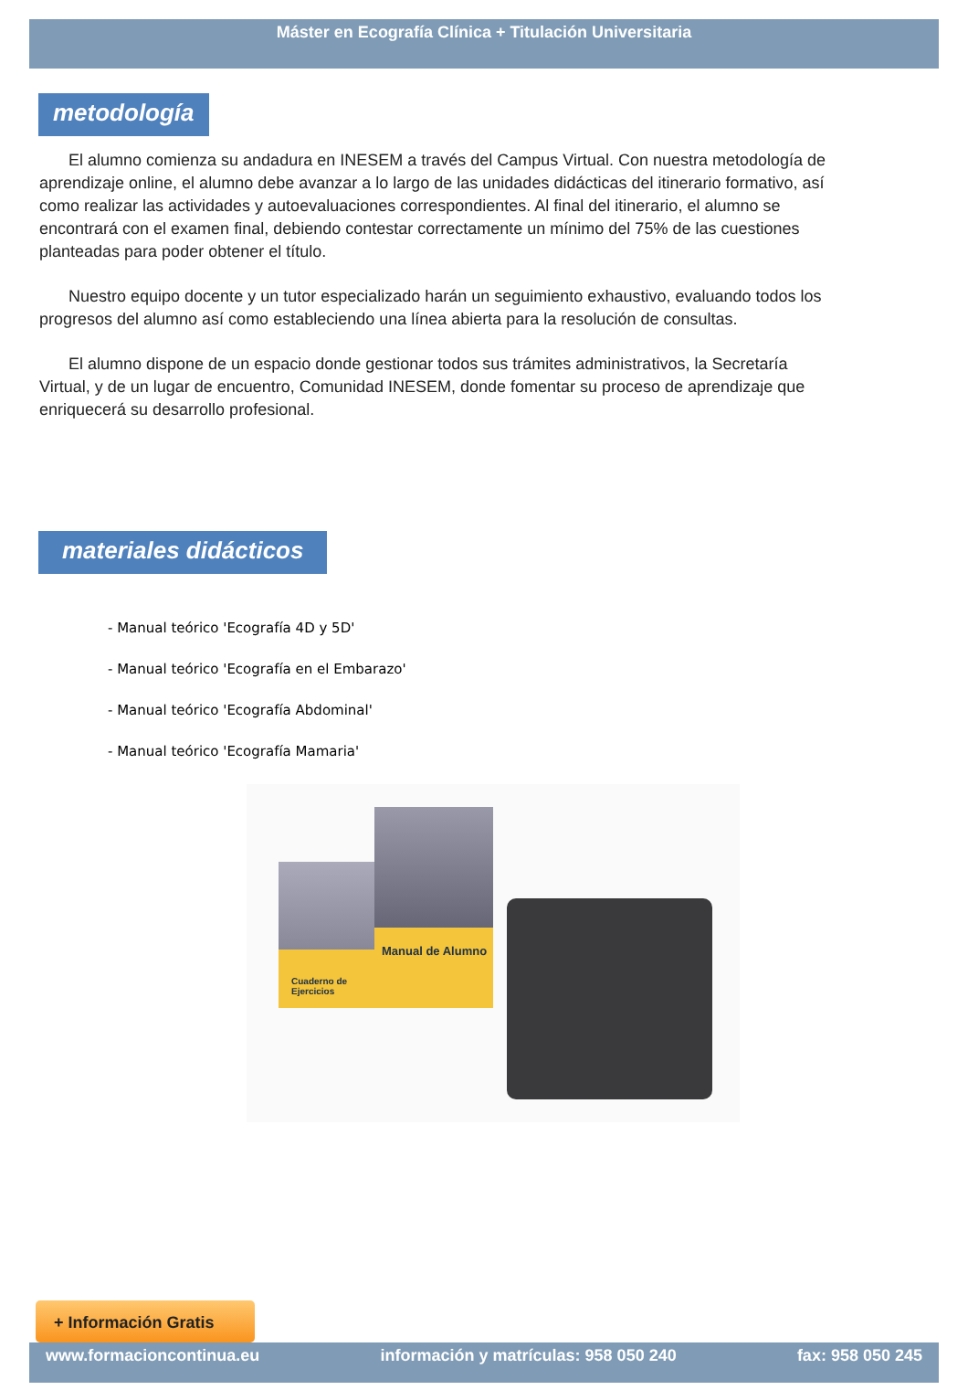Máster en Ecografía Clínica + Titulación Universitaria
metodología
El alumno comienza su andadura en INESEM a través del Campus Virtual. Con nuestra metodología de aprendizaje online, el alumno debe avanzar a lo largo de las unidades didácticas del itinerario formativo, así como realizar las actividades y autoevaluaciones correspondientes. Al final del itinerario, el alumno se encontrará con el examen final, debiendo contestar correctamente un mínimo del 75% de las cuestiones planteadas para poder obtener el título.
Nuestro equipo docente y un tutor especializado harán un seguimiento exhaustivo, evaluando todos los progresos del alumno así como estableciendo una línea abierta para la resolución de consultas.
El alumno dispone de un espacio donde gestionar todos sus trámites administrativos, la Secretaría Virtual, y de un lugar de encuentro, Comunidad INESEM, donde fomentar su proceso de aprendizaje que enriquecerá su desarrollo profesional.
materiales didácticos
- Manual teórico 'Ecografía 4D y 5D'
- Manual teórico 'Ecografía en el Embarazo'
- Manual teórico 'Ecografía Abdominal'
- Manual teórico 'Ecografía Mamaria'
Cuaderno de Ejercicios
Manual de Alumno
+ Información Gratis
www.formacioncontinua.eu información y matrículas: 958 050 240 fax: 958 050 245